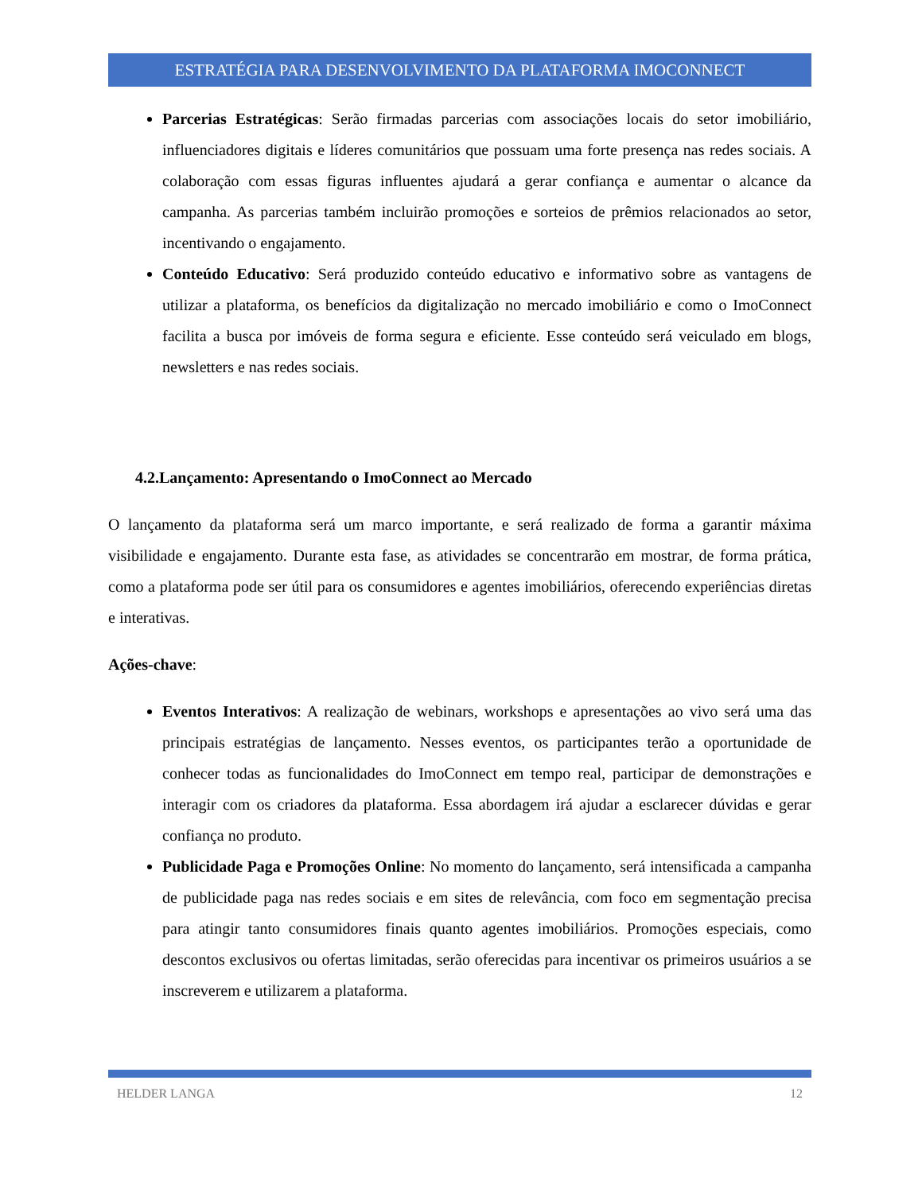ESTRATÉGIA PARA DESENVOLVIMENTO DA PLATAFORMA IMOCONNECT
Parcerias Estratégicas: Serão firmadas parcerias com associações locais do setor imobiliário, influenciadores digitais e líderes comunitários que possuam uma forte presença nas redes sociais. A colaboração com essas figuras influentes ajudará a gerar confiança e aumentar o alcance da campanha. As parcerias também incluirão promoções e sorteios de prêmios relacionados ao setor, incentivando o engajamento.
Conteúdo Educativo: Será produzido conteúdo educativo e informativo sobre as vantagens de utilizar a plataforma, os benefícios da digitalização no mercado imobiliário e como o ImoConnect facilita a busca por imóveis de forma segura e eficiente. Esse conteúdo será veiculado em blogs, newsletters e nas redes sociais.
4.2.Lançamento: Apresentando o ImoConnect ao Mercado
O lançamento da plataforma será um marco importante, e será realizado de forma a garantir máxima visibilidade e engajamento. Durante esta fase, as atividades se concentrarão em mostrar, de forma prática, como a plataforma pode ser útil para os consumidores e agentes imobiliários, oferecendo experiências diretas e interativas.
Ações-chave:
Eventos Interativos: A realização de webinars, workshops e apresentações ao vivo será uma das principais estratégias de lançamento. Nesses eventos, os participantes terão a oportunidade de conhecer todas as funcionalidades do ImoConnect em tempo real, participar de demonstrações e interagir com os criadores da plataforma. Essa abordagem irá ajudar a esclarecer dúvidas e gerar confiança no produto.
Publicidade Paga e Promoções Online: No momento do lançamento, será intensificada a campanha de publicidade paga nas redes sociais e em sites de relevância, com foco em segmentação precisa para atingir tanto consumidores finais quanto agentes imobiliários. Promoções especiais, como descontos exclusivos ou ofertas limitadas, serão oferecidas para incentivar os primeiros usuários a se inscreverem e utilizarem a plataforma.
HELDER LANGA 12